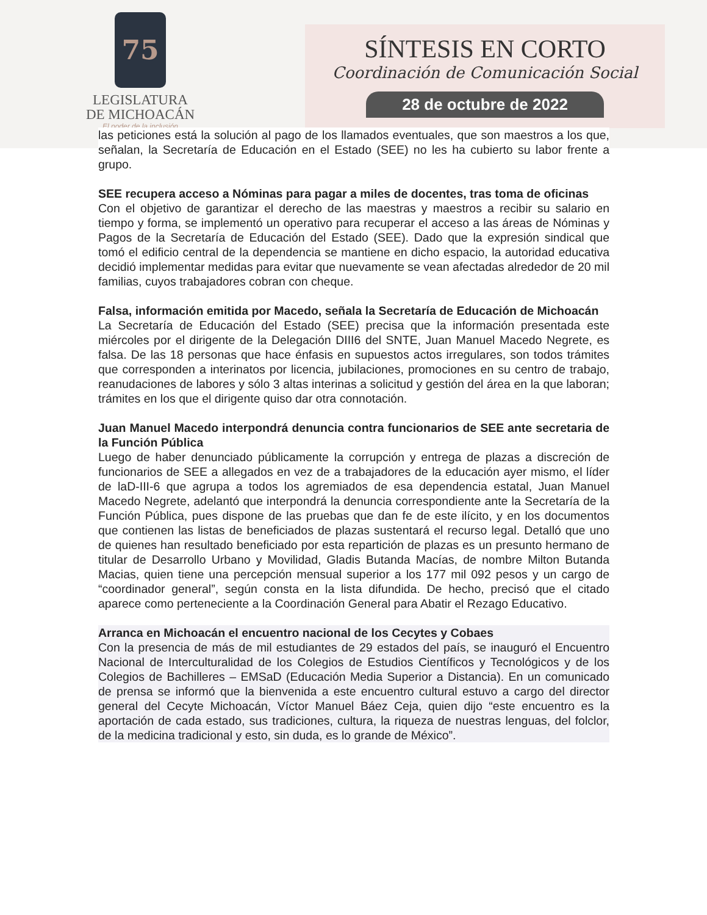75
LEGISLATURA
DE MICHOACÁN
El poder de la inclusión
SÍNTESIS EN CORTO
Coordinación de Comunicación Social
28 de octubre de 2022
las peticiones está la solución al pago de los llamados eventuales, que son maestros a los que, señalan, la Secretaría de Educación en el Estado (SEE) no les ha cubierto su labor frente a grupo.
SEE recupera acceso a Nóminas para pagar a miles de docentes, tras toma de oficinas
Con el objetivo de garantizar el derecho de las maestras y maestros a recibir su salario en tiempo y forma, se implementó un operativo para recuperar el acceso a las áreas de Nóminas y Pagos de la Secretaría de Educación del Estado (SEE). Dado que la expresión sindical que tomó el edificio central de la dependencia se mantiene en dicho espacio, la autoridad educativa decidió implementar medidas para evitar que nuevamente se vean afectadas alrededor de 20 mil familias, cuyos trabajadores cobran con cheque.
Falsa, información emitida por Macedo, señala la Secretaría de Educación de Michoacán
La Secretaría de Educación del Estado (SEE) precisa que la información presentada este miércoles por el dirigente de la Delegación DIII6 del SNTE, Juan Manuel Macedo Negrete, es falsa. De las 18 personas que hace énfasis en supuestos actos irregulares, son todos trámites que corresponden a interinatos por licencia, jubilaciones, promociones en su centro de trabajo, reanudaciones de labores y sólo 3 altas interinas a solicitud y gestión del área en la que laboran; trámites en los que el dirigente quiso dar otra connotación.
Juan Manuel Macedo interpondrá denuncia contra funcionarios de SEE ante secretaria de la Función Pública
Luego de haber denunciado públicamente la corrupción y entrega de plazas a discreción de funcionarios de SEE a allegados en vez de a trabajadores de la educación ayer mismo, el líder de laD-III-6 que agrupa a todos los agremiados de esa dependencia estatal, Juan Manuel Macedo Negrete, adelantó que interpondrá la denuncia correspondiente ante la Secretaría de la Función Pública, pues dispone de las pruebas que dan fe de este ilícito, y en los documentos que contienen las listas de beneficiados de plazas sustentará el recurso legal. Detalló que uno de quienes han resultado beneficiado por esta repartición de plazas es un presunto hermano de titular de Desarrollo Urbano y Movilidad, Gladis Butanda Macías, de nombre Milton Butanda Macias, quien tiene una percepción mensual superior a los 177 mil 092 pesos y un cargo de “coordinador general”, según consta en la lista difundida. De hecho, precisó que el citado aparece como perteneciente a la Coordinación General para Abatir el Rezago Educativo.
Arranca en Michoacán el encuentro nacional de los Cecytes y Cobaes
Con la presencia de más de mil estudiantes de 29 estados del país, se inauguró el Encuentro Nacional de Interculturalidad de los Colegios de Estudios Científicos y Tecnológicos y de los Colegios de Bachilleres – EMSaD (Educación Media Superior a Distancia). En un comunicado de prensa se informó que la bienvenida a este encuentro cultural estuvo a cargo del director general del Cecyte Michoacán, Víctor Manuel Báez Ceja, quien dijo “este encuentro es la aportación de cada estado, sus tradiciones, cultura, la riqueza de nuestras lenguas, del folclor, de la medicina tradicional y esto, sin duda, es lo grande de México”.